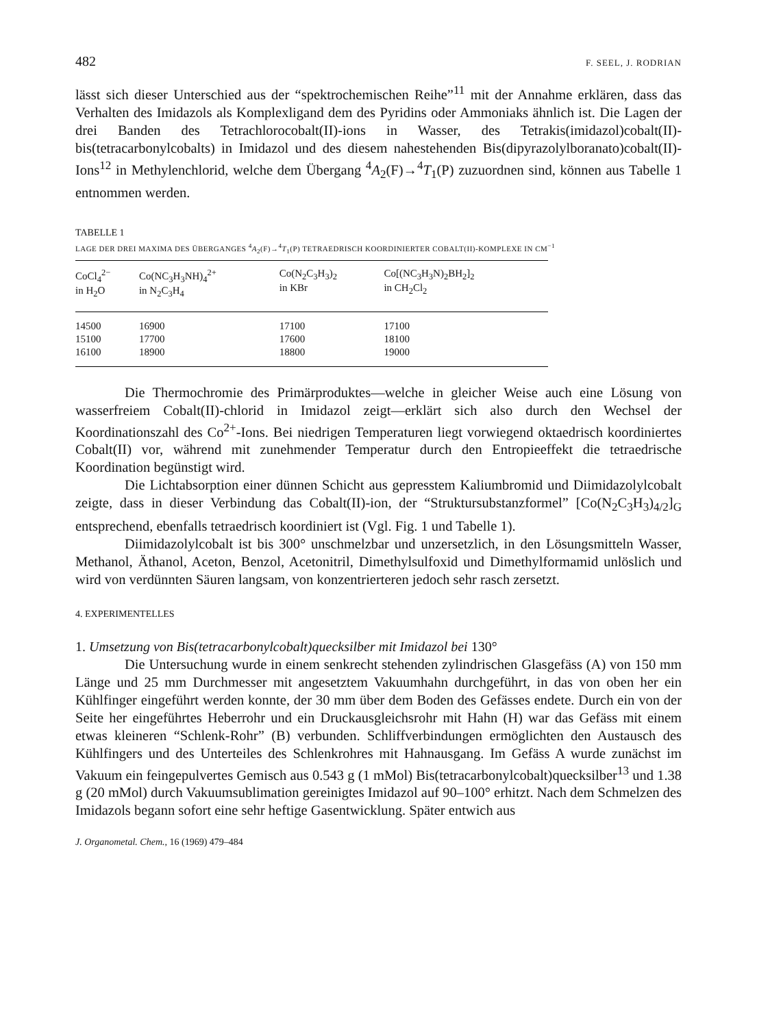482 F. SEEL, J. RODRIAN
lässt sich dieser Unterschied aus der “spektrochemischen Reihe”<sup>11</sup> mit der Annahme erklären, dass das Verhalten des Imidazols als Komplexligand dem des Pyridins oder Ammoniaks ähnlich ist. Die Lagen der drei Banden des Tetrachlorocobalt(II)-ions in Wasser, des Tetrakis(imidazol)cobalt(II)-bis(tetracarbonylcobalts) in Imidazol und des diesem nahestehenden Bis(dipyrazolylboranato)cobalt(II)-Ions<sup>12</sup> in Methylenchlorid, welche dem Übergang <sup>4</sup>A<sub>2</sub>(F)→<sup>4</sup>T<sub>1</sub>(P) zuzuordnen sind, können aus Tabelle 1 entnommen werden.
TABELLE 1
LAGE DER DREI MAXIMA DES ÜBERGANGES <sup>4</sup>A<sub>2</sub>(F)→<sup>4</sup>T<sub>1</sub>(P) TETRAEDRISCH KOORDINIERTER COBALT(II)-KOMPLEXE IN CM<sup>−1</sup>
| CoCl<sub>4</sub><sup>2−</sup> in H<sub>2</sub>O | Co(NC<sub>3</sub>H<sub>3</sub>NH)<sub>4</sub><sup>2+</sup> in N<sub>2</sub>C<sub>3</sub>H<sub>4</sub> | Co(N<sub>2</sub>C<sub>3</sub>H<sub>3</sub>)<sub>2</sub> in KBr | Co[(NC<sub>3</sub>H<sub>3</sub>N)<sub>2</sub>BH<sub>2</sub>]<sub>2</sub> in CH<sub>2</sub>Cl<sub>2</sub> |
| --- | --- | --- | --- |
| 14500 | 16900 | 17100 | 17100 |
| 15100 | 17700 | 17600 | 18100 |
| 16100 | 18900 | 18800 | 19000 |
Die Thermochromie des Primärproduktes—welche in gleicher Weise auch eine Lösung von wasserfreiem Cobalt(II)-chlorid in Imidazol zeigt—erklärt sich also durch den Wechsel der Koordinationszahl des Co<sup>2+</sup>-Ions. Bei niedrigen Temperaturen liegt vorwiegend oktaedrisch koordiniertes Cobalt(II) vor, während mit zunehmender Temperatur durch den Entropieeffekt die tetraedrische Koordination begünstigt wird.
Die Lichtabsorption einer dünnen Schicht aus gepresstem Kaliumbromid und Diimidazolylcobalt zeigte, dass in dieser Verbindung das Cobalt(II)-ion, der “Struktursubstanzformel” [Co(N<sub>2</sub>C<sub>3</sub>H<sub>3</sub>)<sub>4/2</sub>]<sub>G</sub> entsprechend, ebenfalls tetraedrisch koordiniert ist (Vgl. Fig. 1 und Tabelle 1).
Diimidazolylcobalt ist bis 300° unschmelzbar und unzersetzlich, in den Lösungsmitteln Wasser, Methanol, Äthanol, Aceton, Benzol, Acetonitril, Dimethylsulfoxid und Dimethylformamid unlöslich und wird von verdünnten Säuren langsam, von konzentrierteren jedoch sehr rasch zersetzt.
4. EXPERIMENTELLES
1. Umsetzung von Bis(tetracarbonylcobalt)quecksilber mit Imidazol bei 130°
Die Untersuchung wurde in einem senkrecht stehenden zylindrischen Glasgefäss (A) von 150 mm Länge und 25 mm Durchmesser mit angesetztem Vakuumhahn durchgeführt, in das von oben her ein Kühlfinger eingeführt werden konnte, der 30 mm über dem Boden des Gefässes endete. Durch ein von der Seite her eingeführtes Heberrohr und ein Druckausgleichsrohr mit Hahn (H) war das Gefäss mit einem etwas kleineren “Schlenk-Rohr” (B) verbunden. Schliffverbindungen ermöglichten den Austausch des Kühlfingers und des Unterteiles des Schlenkrohres mit Hahnausgang. Im Gefäss A wurde zunächst im Vakuum ein feingepulvertes Gemisch aus 0.543 g (1 mMol) Bis(tetracarbonylcobalt)quecksilber<sup>13</sup> und 1.38 g (20 mMol) durch Vakuumsublimation gereinigtes Imidazol auf 90–100° erhitzt. Nach dem Schmelzen des Imidazols begann sofort eine sehr heftige Gasentwicklung. Später entwich aus
J. Organometal. Chem., 16 (1969) 479–484